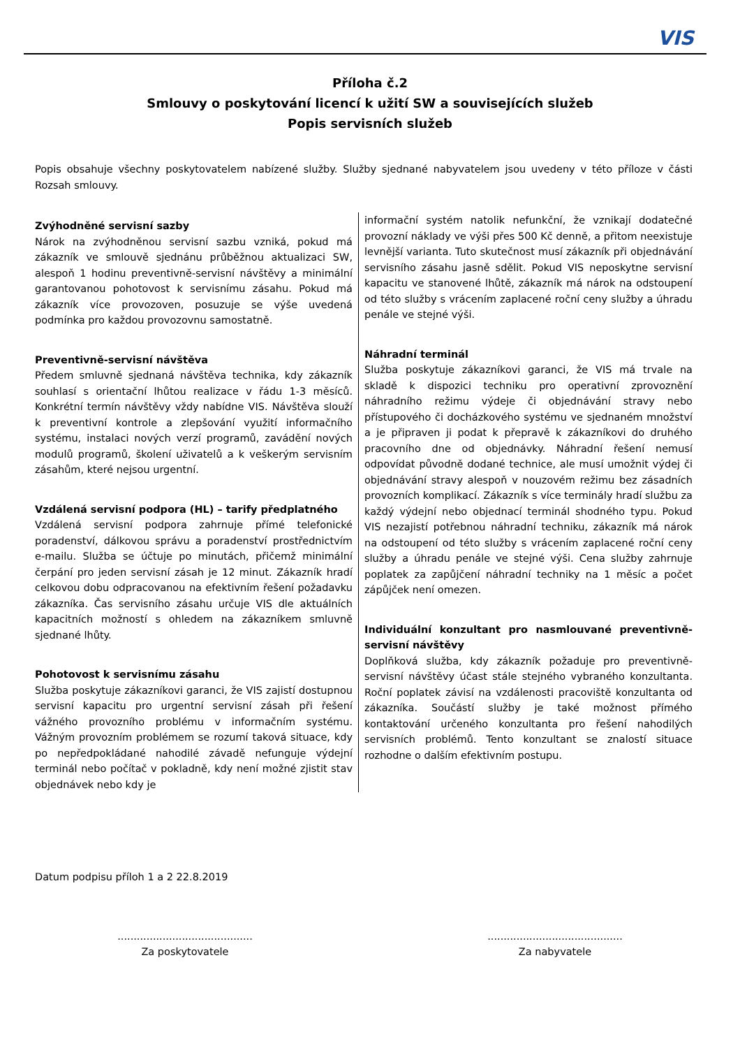VIS
Příloha č.2
Smlouvy o poskytování licencí k užití SW a souvisejících služeb
Popis servisních služeb
Popis obsahuje všechny poskytovatelem nabízené služby. Služby sjednané nabyvatelem jsou uvedeny v této příloze v části Rozsah smlouvy.
Zvýhodněné servisní sazby
Nárok na zvýhodněnou servisní sazbu vzniká, pokud má zákazník ve smlouvě sjednánu průběžnou aktualizaci SW, alespoň 1 hodinu preventivně-servisní návštěvy a minimální garantovanou pohotovost k servisnímu zásahu. Pokud má zákazník více provozoven, posuzuje se výše uvedená podmínka pro každou provozovnu samostatně.
Preventivně-servisní návštěva
Předem smluvně sjednaná návštěva technika, kdy zákazník souhlasí s orientační lhůtou realizace v řádu 1-3 měsíců. Konkrétní termín návštěvy vždy nabídne VIS. Návštěva slouží k preventivní kontrole a zlepšování využití informačního systému, instalaci nových verzí programů, zavádění nových modulů programů, školení uživatelů a k veškerým servisním zásahům, které nejsou urgentní.
Vzdálená servisní podpora (HL) – tarify předplatného
Vzdálená servisní podpora zahrnuje přímé telefonické poradenství, dálkovou správu a poradenství prostřednictvím e-mailu. Služba se účtuje po minutách, přičemž minimální čerpání pro jeden servisní zásah je 12 minut. Zákazník hradí celkovou dobu odpracovanou na efektivním řešení požadavku zákazníka. Čas servisního zásahu určuje VIS dle aktuálních kapacitních možností s ohledem na zákazníkem smluvně sjednané lhůty.
Pohotovost k servisnímu zásahu
Služba poskytuje zákazníkovi garanci, že VIS zajistí dostupnou servisní kapacitu pro urgentní servisní zásah při řešení vážného provozního problému v informačním systému. Vážným provozním problémem se rozumí taková situace, kdy po nepředpokládané nahodilé závadě nefunguje výdejní terminál nebo počítač v pokladně, kdy není možné zjistit stav objednávek nebo kdy je
informační systém natolik nefunkční, že vznikají dodatečné provozní náklady ve výši přes 500 Kč denně, a přitom neexistuje levnější varianta. Tuto skutečnost musí zákazník při objednávání servisního zásahu jasně sdělit. Pokud VIS neposkytne servisní kapacitu ve stanovené lhůtě, zákazník má nárok na odstoupení od této služby s vrácením zaplacené roční ceny služby a úhradu penále ve stejné výši.
Náhradní terminál
Služba poskytuje zákazníkovi garanci, že VIS má trvale na skladě k dispozici techniku pro operativní zprovoznění náhradního režimu výdeje či objednávání stravy nebo přístupového či docházkového systému ve sjednaném množství a je připraven ji podat k přepravě k zákazníkovi do druhého pracovního dne od objednávky. Náhradní řešení nemusí odpovídat původně dodané technice, ale musí umožnit výdej či objednávání stravy alespoň v nouzovém režimu bez zásadních provozních komplikací. Zákazník s více terminály hradí službu za každý výdejní nebo objednací terminál shodného typu. Pokud VIS nezajistí potřebnou náhradní techniku, zákazník má nárok na odstoupení od této služby s vrácením zaplacené roční ceny služby a úhradu penále ve stejné výši. Cena služby zahrnuje poplatek za zapůjčení náhradní techniky na 1 měsíc a počet zápůjček není omezen.
Individuální konzultant pro nasmlouvané preventivně-servisní návštěvy
Doplňková služba, kdy zákazník požaduje pro preventivně-servisní návštěvy účast stále stejného vybraného konzultanta. Roční poplatek závisí na vzdálenosti pracoviště konzultanta od zákazníka. Součástí služby je také možnost přímého kontaktování určeného konzultanta pro řešení nahodilých servisních problémů. Tento konzultant se znalostí situace rozhodne o dalším efektivním postupu.
Datum podpisu příloh 1 a 2 22.8.2019
..........................................
Za poskytovatele
..........................................
Za nabyvatele